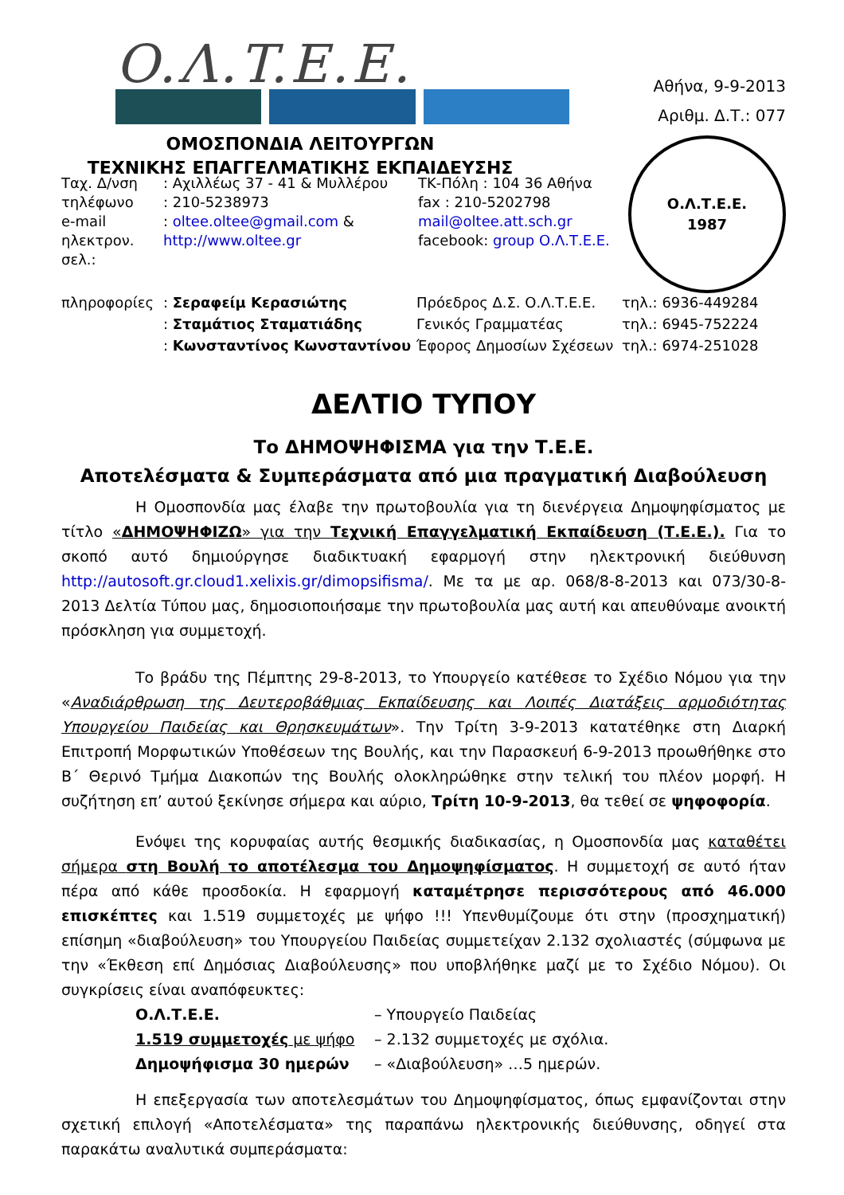O.Λ.T.E.E.
ΟΜΟΣΠΟΝΔΙΑ ΛΕΙΤΟΥΡΓΩΝ
ΤΕΧΝΙΚΗΣ ΕΠΑΓΓΕΛΜΑΤΙΚΗΣ ΕΚΠΑΙΔΕΥΣΗΣ
Αθήνα, 9-9-2013
Αριθμ. Δ.Τ.: 077
Ο.Λ.Τ.Ε.Ε.
1987
Ταχ. Δ/νση
: Αχιλλέως 37 - 41 & Μυλλέρου
ΤΚ-Πόλη : 104 36 Αθήνα
τηλέφωνο
: 210-5238973
fax : 210-5202798
e-mail
: oltee.oltee@gmail.com &
mail@oltee.att.sch.gr
ηλεκτρον. σελ.:
http://www.oltee.gr
facebook: group Ο.Λ.Τ.Ε.Ε.
πληροφορίες
: Σεραφείμ Κερασιώτης
Πρόεδρος Δ.Σ. Ο.Λ.Τ.Ε.Ε.
τηλ.: 6936-449284
: Σταμάτιος Σταματιάδης
Γενικός Γραμματέας
τηλ.: 6945-752224
: Κωνσταντίνος Κωνσταντίνου
Έφορος Δημοσίων Σχέσεων
τηλ.: 6974-251028
ΔΕΛΤΙΟ ΤΥΠΟΥ
Το ΔΗΜΟΨΗΦΙΣΜΑ για την Τ.Ε.Ε.
Αποτελέσματα & Συμπεράσματα από μια πραγματική Διαβούλευση
Η Ομοσπονδία μας έλαβε την πρωτοβουλία για τη διενέργεια Δημοψηφίσματος με τίτλο «ΔΗΜΟΨΗΦΙΖΩ» για την Τεχνική Επαγγελματική Εκπαίδευση (Τ.Ε.Ε.). Για το σκοπό αυτό δημιούργησε διαδικτυακή εφαρμογή στην ηλεκτρονική διεύθυνση http://autosoft.gr.cloud1.xelixis.gr/dimopsifisma/. Με τα με αρ. 068/8-8-2013 και 073/30-8-2013 Δελτία Τύπου μας, δημοσιοποιήσαμε την πρωτοβουλία μας αυτή και απευθύναμε ανοικτή πρόσκληση για συμμετοχή.
Το βράδυ της Πέμπτης 29-8-2013, το Υπουργείο κατέθεσε το Σχέδιο Νόμου για την «Αναδιάρθρωση της Δευτεροβάθμιας Εκπαίδευσης και Λοιπές Διατάξεις αρμοδιότητας Υπουργείου Παιδείας και Θρησκευμάτων». Την Τρίτη 3-9-2013 κατατέθηκε στη Διαρκή Επιτροπή Μορφωτικών Υποθέσεων της Βουλής, και την Παρασκευή 6-9-2013 προωθήθηκε στο Β΄ Θερινό Τμήμα Διακοπών της Βουλής ολοκληρώθηκε στην τελική του πλέον μορφή. Η συζήτηση επ’ αυτού ξεκίνησε σήμερα και αύριο, Τρίτη 10-9-2013, θα τεθεί σε ψηφοφορία.
Ενόψει της κορυφαίας αυτής θεσμικής διαδικασίας, η Ομοσπονδία μας καταθέτει σήμερα στη Βουλή το αποτέλεσμα του Δημοψηφίσματος. Η συμμετοχή σε αυτό ήταν πέρα από κάθε προσδοκία. Η εφαρμογή καταμέτρησε περισσότερους από 46.000 επισκέπτες και 1.519 συμμετοχές με ψήφο !!! Υπενθυμίζουμε ότι στην (προσχηματική) επίσημη «διαβούλευση» του Υπουργείου Παιδείας συμμετείχαν 2.132 σχολιαστές (σύμφωνα με την «Έκθεση επί Δημόσιας Διαβούλευσης» που υποβλήθηκε μαζί με το Σχέδιο Νόμου). Οι συγκρίσεις είναι αναπόφευκτες:
Ο.Λ.Τ.Ε.Ε.
– Υπουργείο Παιδείας
1.519 συμμετοχές με ψήφο
– 2.132 συμμετοχές με σχόλια.
Δημοψήφισμα 30 ημερών
– «Διαβούλευση» …5 ημερών.
Η επεξεργασία των αποτελεσμάτων του Δημοψηφίσματος, όπως εμφανίζονται στην σχετική επιλογή «Αποτελέσματα» της παραπάνω ηλεκτρονικής διεύθυνσης, οδηγεί στα παρακάτω αναλυτικά συμπεράσματα: